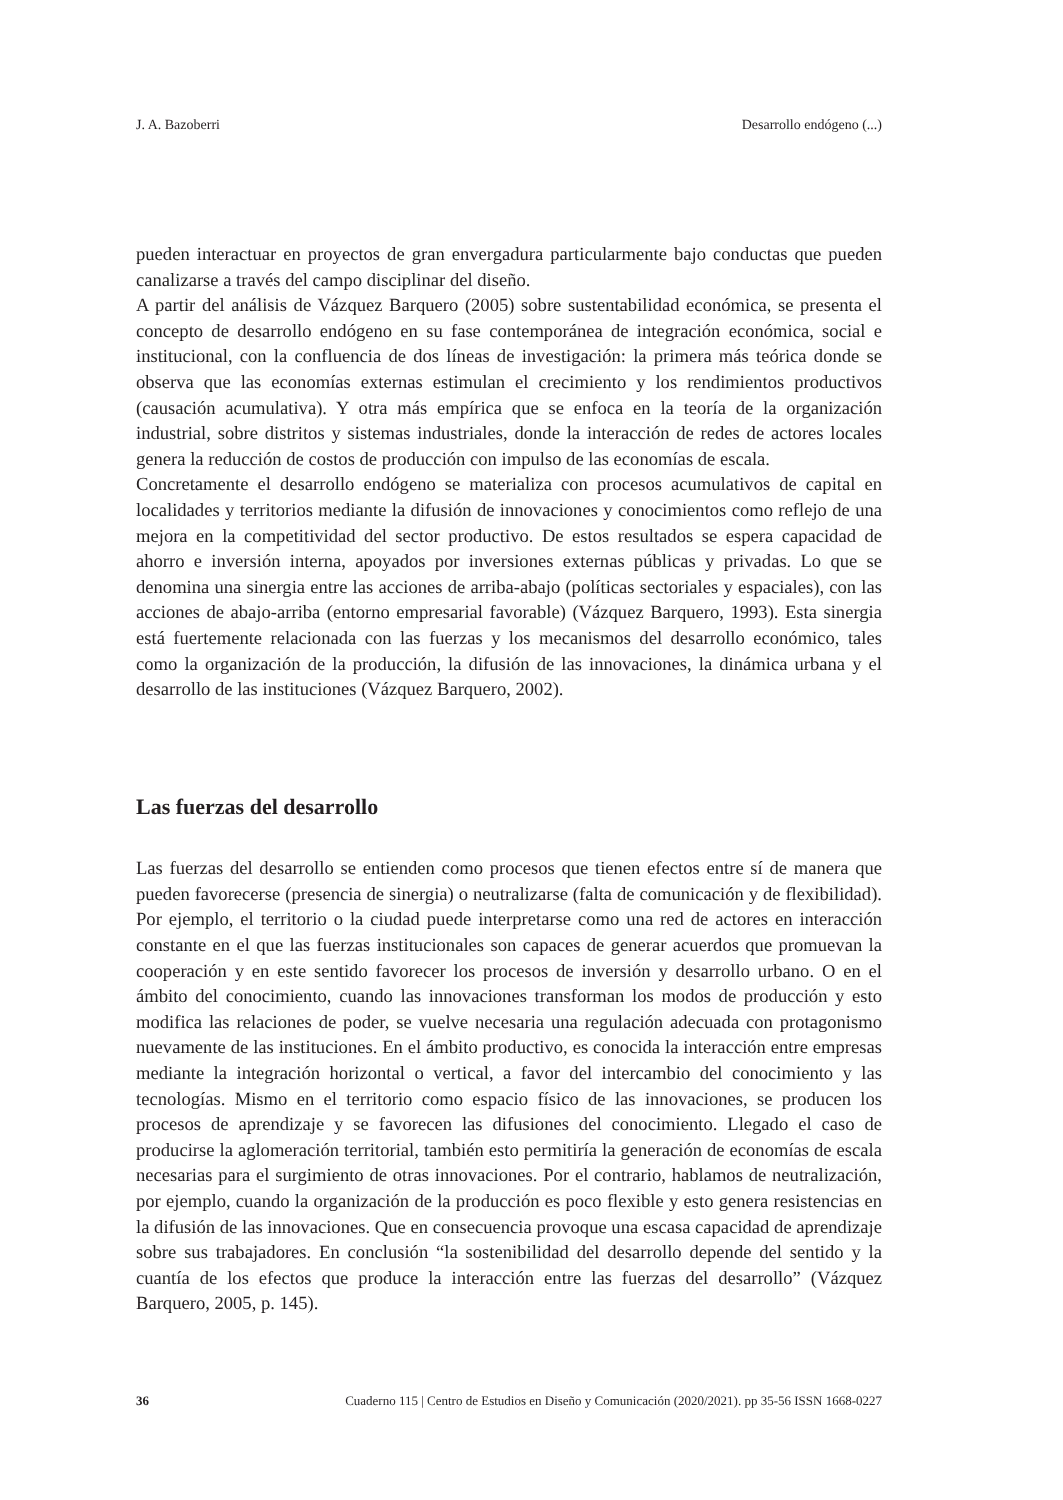J. A. Bazoberri Desarrollo endógeno (...)
pueden interactuar en proyectos de gran envergadura particularmente bajo conductas que pueden canalizarse a través del campo disciplinar del diseño.
A partir del análisis de Vázquez Barquero (2005) sobre sustentabilidad económica, se presenta el concepto de desarrollo endógeno en su fase contemporánea de integración económica, social e institucional, con la confluencia de dos líneas de investigación: la primera más teórica donde se observa que las economías externas estimulan el crecimiento y los rendimientos productivos (causación acumulativa). Y otra más empírica que se enfoca en la teoría de la organización industrial, sobre distritos y sistemas industriales, donde la interacción de redes de actores locales genera la reducción de costos de producción con impulso de las economías de escala.
Concretamente el desarrollo endógeno se materializa con procesos acumulativos de capital en localidades y territorios mediante la difusión de innovaciones y conocimientos como reflejo de una mejora en la competitividad del sector productivo. De estos resultados se espera capacidad de ahorro e inversión interna, apoyados por inversiones externas públicas y privadas. Lo que se denomina una sinergia entre las acciones de arriba-abajo (políticas sectoriales y espaciales), con las acciones de abajo-arriba (entorno empresarial favorable) (Vázquez Barquero, 1993). Esta sinergia está fuertemente relacionada con las fuerzas y los mecanismos del desarrollo económico, tales como la organización de la producción, la difusión de las innovaciones, la dinámica urbana y el desarrollo de las instituciones (Vázquez Barquero, 2002).
Las fuerzas del desarrollo
Las fuerzas del desarrollo se entienden como procesos que tienen efectos entre sí de manera que pueden favorecerse (presencia de sinergia) o neutralizarse (falta de comunicación y de flexibilidad). Por ejemplo, el territorio o la ciudad puede interpretarse como una red de actores en interacción constante en el que las fuerzas institucionales son capaces de generar acuerdos que promuevan la cooperación y en este sentido favorecer los procesos de inversión y desarrollo urbano. O en el ámbito del conocimiento, cuando las innovaciones transforman los modos de producción y esto modifica las relaciones de poder, se vuelve necesaria una regulación adecuada con protagonismo nuevamente de las instituciones. En el ámbito productivo, es conocida la interacción entre empresas mediante la integración horizontal o vertical, a favor del intercambio del conocimiento y las tecnologías. Mismo en el territorio como espacio físico de las innovaciones, se producen los procesos de aprendizaje y se favorecen las difusiones del conocimiento. Llegado el caso de producirse la aglomeración territorial, también esto permitiría la generación de economías de escala necesarias para el surgimiento de otras innovaciones. Por el contrario, hablamos de neutralización, por ejemplo, cuando la organización de la producción es poco flexible y esto genera resistencias en la difusión de las innovaciones. Que en consecuencia provoque una escasa capacidad de aprendizaje sobre sus trabajadores. En conclusión “la sostenibilidad del desarrollo depende del sentido y la cuantía de los efectos que produce la interacción entre las fuerzas del desarrollo” (Vázquez Barquero, 2005, p. 145).
36 Cuaderno 115 | Centro de Estudios en Diseño y Comunicación (2020/2021). pp 35-56 ISSN 1668-0227